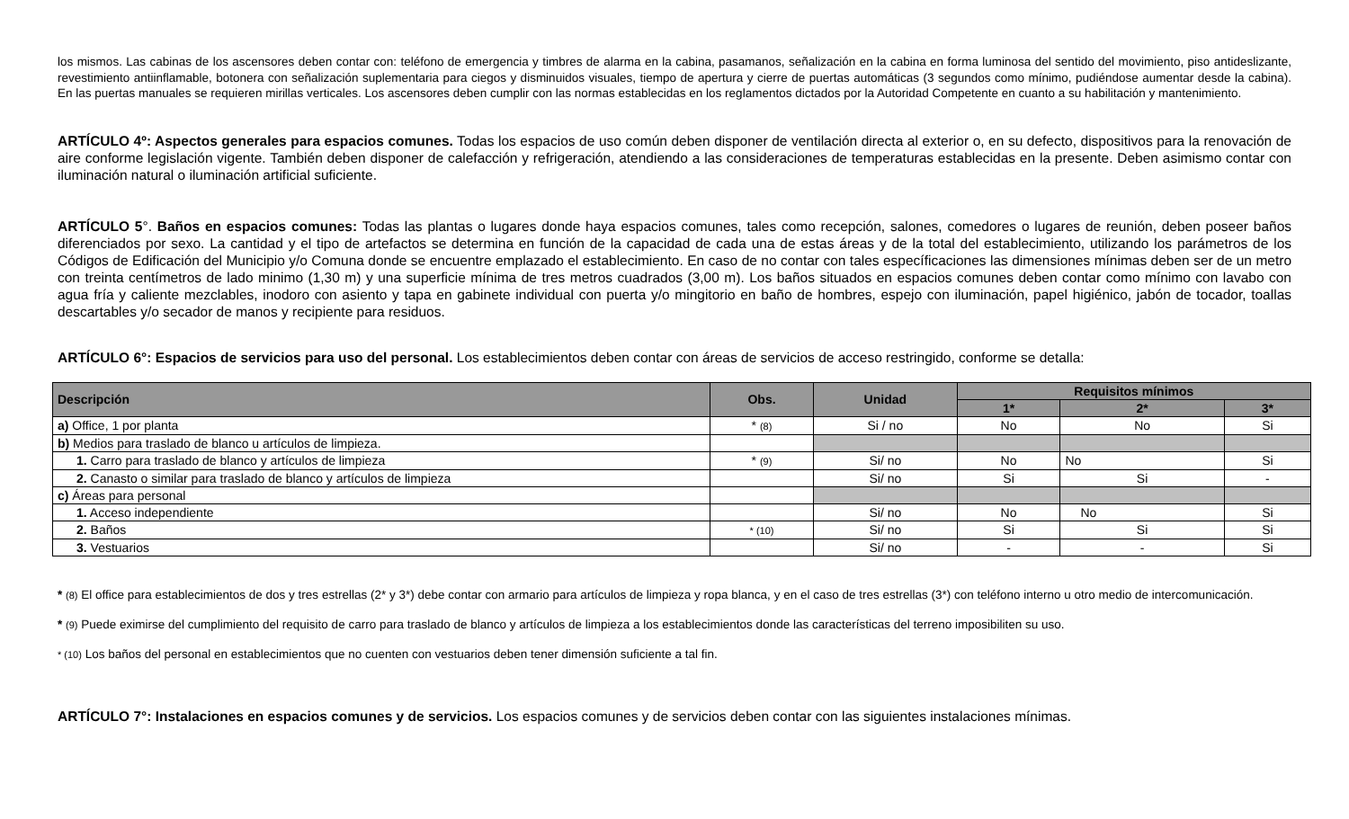los mismos. Las cabinas de los ascensores deben contar con: teléfono de emergencia y timbres de alarma en la cabina, pasamanos, señalización en la cabina en forma luminosa del sentido del movimiento, piso antideslizante, revestimiento antiinflamable, botonera con señalización suplementaria para ciegos y disminuidos visuales, tiempo de apertura y cierre de puertas automáticas (3 segundos como mínimo, pudiéndose aumentar desde la cabina). En las puertas manuales se requieren mirillas verticales. Los ascensores deben cumplir con las normas establecidas en los reglamentos dictados por la Autoridad Competente en cuanto a su habilitación y mantenimiento.
ARTÍCULO 4º: Aspectos generales para espacios comunes. Todas los espacios de uso común deben disponer de ventilación directa al exterior o, en su defecto, dispositivos para la renovación de aire conforme legislación vigente. También deben disponer de calefacción y refrigeración, atendiendo a las consideraciones de temperaturas establecidas en la presente. Deben asimismo contar con iluminación natural o iluminación artificial suficiente.
ARTÍCULO 5°. Baños en espacios comunes: Todas las plantas o lugares donde haya espacios comunes, tales como recepción, salones, comedores o lugares de reunión, deben poseer baños diferenciados por sexo. La cantidad y el tipo de artefactos se determina en función de la capacidad de cada una de estas áreas y de la total del establecimiento, utilizando los parámetros de los Códigos de Edificación del Municipio y/o Comuna donde se encuentre emplazado el establecimiento. En caso de no contar con tales específicaciones las dimensiones mínimas deben ser de un metro con treinta centímetros de lado minimo (1,30 m) y una superficie mínima de tres metros cuadrados (3,00 m). Los baños situados en espacios comunes deben contar como mínimo con lavabo con agua fría y caliente mezclables, inodoro con asiento y tapa en gabinete individual con puerta y/o mingitorio en baño de hombres, espejo con iluminación, papel higiénico, jabón de tocador, toallas descartables y/o secador de manos y recipiente para residuos.
ARTÍCULO 6°: Espacios de servicios para uso del personal. Los establecimientos deben contar con áreas de servicios de acceso restringido, conforme se detalla:
| Descripción | Obs. | Unidad | Requisitos mínimos | | |
| --- | --- | --- | --- | --- | --- |
| | | | 1* | 2* | 3* |
| a) Office, 1 por planta | * (8) | Si / no | No | No | Si |
| b) Medios para traslado de blanco u artículos de limpieza. | | | | | |
| 1. Carro para traslado de blanco y artículos de limpieza | * (9) | Si/ no | No | No | Si |
| 2. Canasto o similar para traslado de blanco y artículos de limpieza | | Si/ no | Si | Si | - |
| c) Áreas para personal | | | | | |
| 1. Acceso independiente | | Si/ no | No | No | Si |
| 2. Baños | * (10) | Si/ no | Si | Si | Si |
| 3. Vestuarios | | Si/ no | - | - | Si |
* (8) El office para establecimientos de dos y tres estrellas (2* y 3*) debe contar con armario para artículos de limpieza y ropa blanca, y en el caso de tres estrellas (3*) con teléfono interno u otro medio de intercomunicación.
* (9) Puede eximirse del cumplimiento del requisito de carro para traslado de blanco y artículos de limpieza a los establecimientos donde las características del terreno imposibiliten su uso.
* (10) Los baños del personal en establecimientos que no cuenten con vestuarios deben tener dimensión suficiente a tal fin.
ARTÍCULO 7°: Instalaciones en espacios comunes y de servicios. Los espacios comunes y de servicios deben contar con las siguientes instalaciones mínimas.